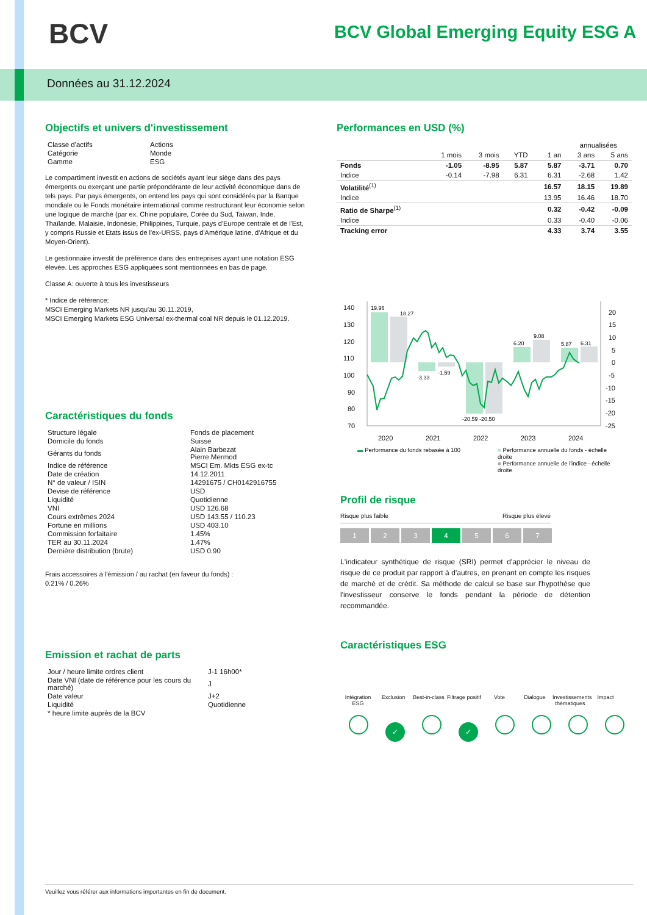BCV
BCV Global Emerging Equity ESG A
Données au 31.12.2024
Objectifs et univers d'investissement
| Classe d'actifs | Actions |
| Catégorie | Monde |
| Gamme | ESG |
Le compartiment investit en actions de sociétés ayant leur siège dans des pays émergents ou exerçant une partie prépondérante de leur activité économique dans de tels pays. Par pays émergents, on entend les pays qui sont considérés par la Banque mondiale ou le Fonds monétaire international comme restructurant leur économie selon une logique de marché (par ex. Chine populaire, Corée du Sud, Taiwan, Inde, Thaïlande, Malaisie, Indonésie, Philippines, Turquie, pays d'Europe centrale et de l'Est, y compris Russie et Etats issus de l'ex-URSS, pays d'Amérique latine, d'Afrique et du Moyen-Orient).
Le gestionnaire investit de préférence dans des entreprises ayant une notation ESG élevée. Les approches ESG appliquées sont mentionnées en bas de page.
Classe A: ouverte à tous les investisseurs
* Indice de référence:
MSCI Emerging Markets NR jusqu'au 30.11.2019,
MSCI Emerging Markets ESG Universal ex-thermal coal NR depuis le 01.12.2019.
Caractéristiques du fonds
| Structure légale | Fonds de placement |
| Domicile du fonds | Suisse |
| Gérants du fonds | Alain Barbezat Pierre Mermod |
| Indice de référence | MSCI Em. Mkts ESG ex-tc |
| Date de création | 14.12.2011 |
| N° de valeur / ISIN | 14291675 / CH0142916755 |
| Devise de référence | USD |
| Liquidité | Quotidienne |
| VNI | USD 126.68 |
| Cours extrêmes 2024 | USD 143.55 / 110.23 |
| Fortune en millions | USD 403.10 |
| Commission forfaitaire | 1.45% |
| TER au 30.11.2024 | 1.47% |
| Dernière distribution (brute) | USD 0.90 |
Frais accessoires à l'émission / au rachat (en faveur du fonds) :
0.21% / 0.26%
Emission et rachat de parts
| Jour / heure limite ordres client | J-1 16h00* |
| Date VNI (date de référence pour les cours du marché) | J |
| Date valeur | J+2 |
| Liquidité | Quotidienne |
| * heure limite auprès de la BCV | |
Performances en USD (%)
| | | | | | annualisées | |
| | 1 mois | 3 mois | YTD | 1 an | 3 ans | 5 ans |
| Fonds | -1.05 | -8.95 | 5.87 | 5.87 | -3.71 | 0.70 |
| Indice | -0.14 | -7.98 | 6.31 | 6.31 | -2.68 | 1.42 |
| Volatilité<sup>(1)</sup> | | | | 16.57 | 18.15 | 19.89 |
| Indice | | | | 13.95 | 16.46 | 18.70 |
| Ratio de Sharpe<sup>(1)</sup> | | | | 0.32 | -0.42 | -0.09 |
| Indice | | | | 0.33 | -0.40 | -0.06 |
| Tracking error | | | | 4.33 | 3.74 | 3.55 |
140
130
120
110
100
90
80
70
20
15
10
5
0
-5
-10
-15
-20
-25
2020
2021
2022
2023
2024
19.96
18.27
-3.33
-1.59
-20.59 -20.50
6.20
9.08
5.87
6.31
▬ Performance du fonds rebasée à 100 ■ Performance annuelle du fonds - échelle droite
■ Performance annuelle de l'indice - échelle droite
Profil de risque
Risque plus faible Risque plus élevé
1234567
L'indicateur synthétique de risque (SRI) permet d'apprécier le niveau de risque de ce produit par rapport à d'autres, en prenant en compte les risques de marché et de crédit. Sa méthode de calcul se base sur l'hypothèse que l'investisseur conserve le fonds pendant la période de détention recommandée.
Caractéristiques ESG
Intégration ESG
Exclusion
Best-in-class
Filtrage positif
Vote Dialogue
Investissements thématiques
Impact
✓ ✓
Veuillez vous référer aux informations importantes en fin de document.